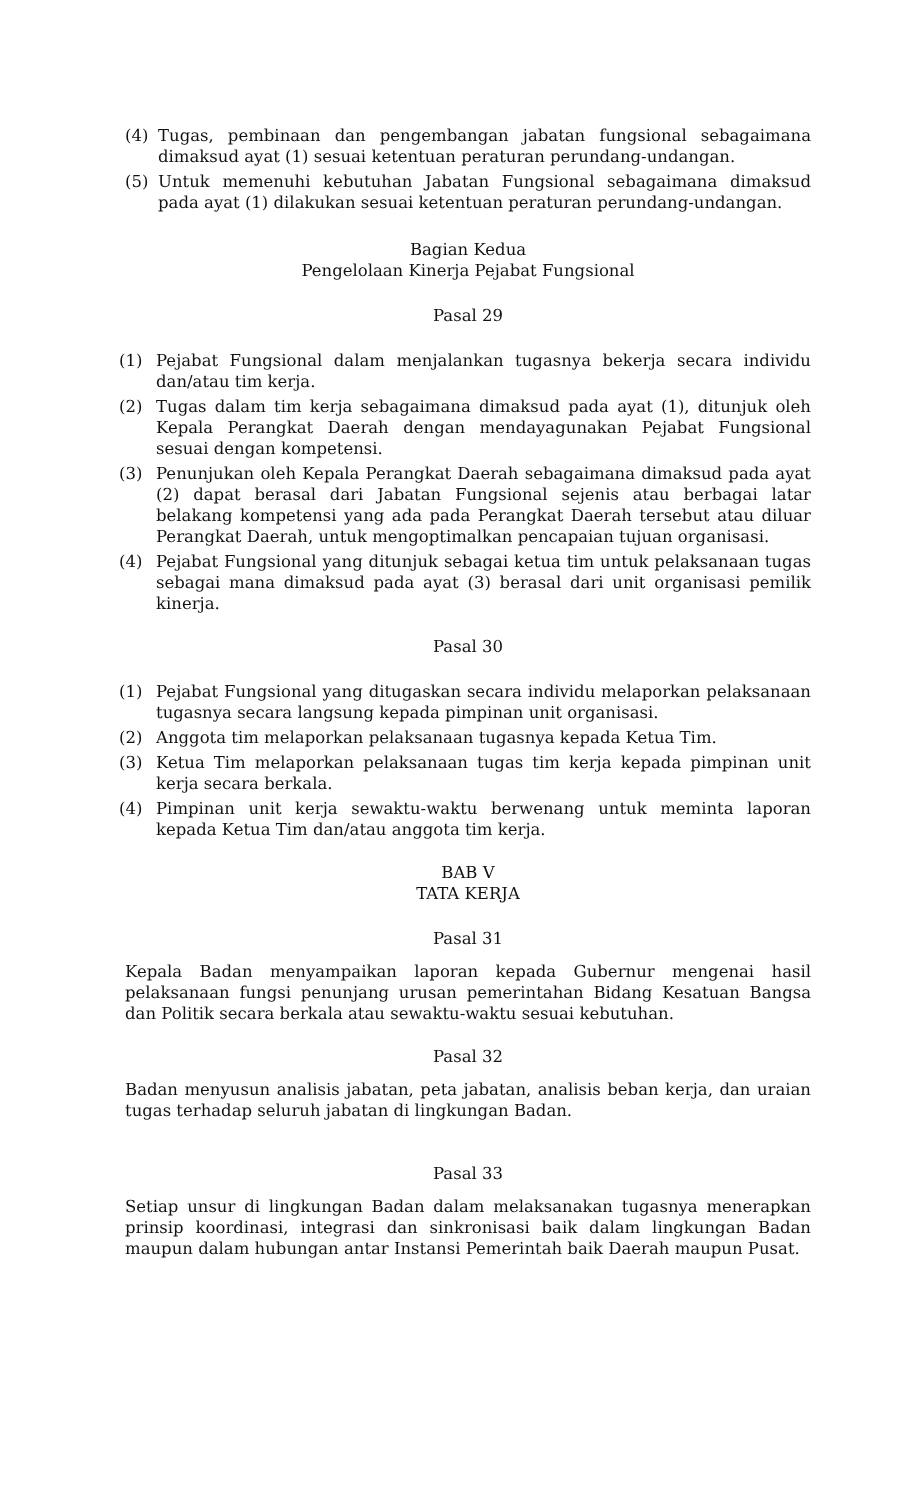(4) Tugas, pembinaan dan pengembangan jabatan fungsional sebagaimana dimaksud ayat (1) sesuai ketentuan peraturan perundang-undangan.
(5) Untuk memenuhi kebutuhan Jabatan Fungsional sebagaimana dimaksud pada ayat (1) dilakukan sesuai ketentuan peraturan perundang-undangan.
Bagian Kedua
Pengelolaan Kinerja Pejabat Fungsional
Pasal 29
(1) Pejabat Fungsional dalam menjalankan tugasnya bekerja secara individu dan/atau tim kerja.
(2) Tugas dalam tim kerja sebagaimana dimaksud pada ayat (1), ditunjuk oleh Kepala Perangkat Daerah dengan mendayagunakan Pejabat Fungsional sesuai dengan kompetensi.
(3) Penunjukan oleh Kepala Perangkat Daerah sebagaimana dimaksud pada ayat (2) dapat berasal dari Jabatan Fungsional sejenis atau berbagai latar belakang kompetensi yang ada pada Perangkat Daerah tersebut atau diluar Perangkat Daerah, untuk mengoptimalkan pencapaian tujuan organisasi.
(4) Pejabat Fungsional yang ditunjuk sebagai ketua tim untuk pelaksanaan tugas sebagai mana dimaksud pada ayat (3) berasal dari unit organisasi pemilik kinerja.
Pasal 30
(1) Pejabat Fungsional yang ditugaskan secara individu melaporkan pelaksanaan tugasnya secara langsung kepada pimpinan unit organisasi.
(2) Anggota tim melaporkan pelaksanaan tugasnya kepada Ketua Tim.
(3) Ketua Tim melaporkan pelaksanaan tugas tim kerja kepada pimpinan unit kerja secara berkala.
(4) Pimpinan unit kerja sewaktu-waktu berwenang untuk meminta laporan kepada Ketua Tim dan/atau anggota tim kerja.
BAB V
TATA KERJA
Pasal 31
Kepala Badan menyampaikan laporan kepada Gubernur mengenai hasil pelaksanaan fungsi penunjang urusan pemerintahan Bidang Kesatuan Bangsa dan Politik secara berkala atau sewaktu-waktu sesuai kebutuhan.
Pasal 32
Badan menyusun analisis jabatan, peta jabatan, analisis beban kerja, dan uraian tugas terhadap seluruh jabatan di lingkungan Badan.
Pasal 33
Setiap unsur di lingkungan Badan dalam melaksanakan tugasnya menerapkan prinsip koordinasi, integrasi dan sinkronisasi baik dalam lingkungan Badan maupun dalam hubungan antar Instansi Pemerintah baik Daerah maupun Pusat.